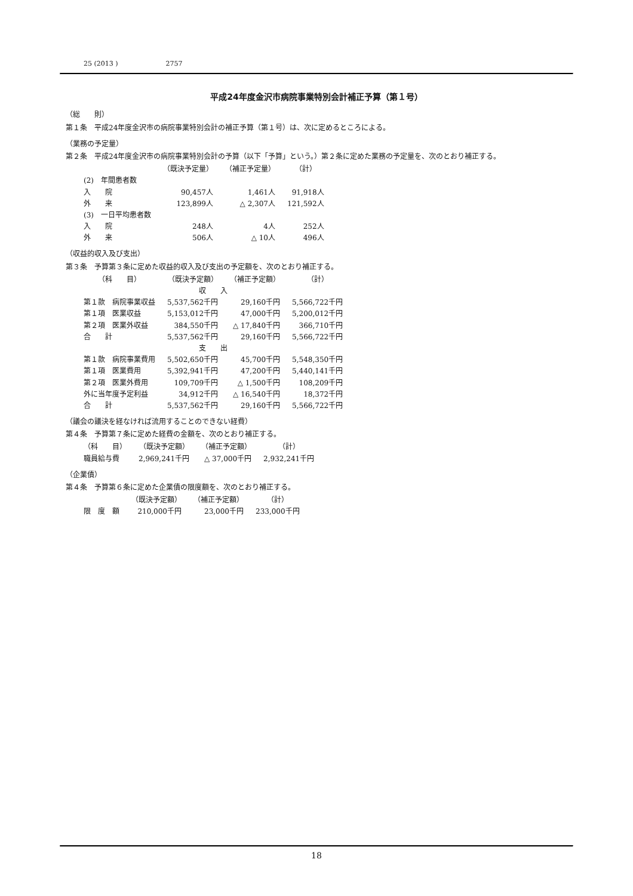25 (2013 ) 2757
平成24年度金沢市病院事業特別会計補正予算（第１号）
（総　　則）
第１条　平成24年度金沢市の病院事業特別会計の補正予算（第１号）は、次に定めるところによる。
（業務の予定量）
第２条　平成24年度金沢市の病院事業特別会計の予算（以下「予算」という。）第２条に定めた業務の予定量を、次のとおり補正する。
| | （既決予定量） | （補正予定量） | （計） |
| --- | --- | --- | --- |
| (2) 年間患者数 | | | |
| 入 院 | 90,457人 | 1,461人 | 91,918人 |
| 外 来 | 123,899人 | △ 2,307人 | 121,592人 |
| (3) 一日平均患者数 | | | |
| 入 院 | 248人 | 4人 | 252人 |
| 外 来 | 506人 | △ 10人 | 496人 |
（収益的収入及び支出）
第３条　予算第３条に定めた収益的収入及び支出の予定額を、次のとおり補正する。
| （科 目） | （既決予定額） | （補正予定額） | （計） |
| --- | --- | --- | --- |
| 収 入 | | | |
| 第１款 病院事業収益 | 5,537,562千円 | 29,160千円 | 5,566,722千円 |
| 第１項 医業収益 | 5,153,012千円 | 47,000千円 | 5,200,012千円 |
| 第２項 医業外収益 | 384,550千円 | △ 17,840千円 | 366,710千円 |
| 合 計 | 5,537,562千円 | 29,160千円 | 5,566,722千円 |
| 支 出 | | | |
| 第１款 病院事業費用 | 5,502,650千円 | 45,700千円 | 5,548,350千円 |
| 第１項 医業費用 | 5,392,941千円 | 47,200千円 | 5,440,141千円 |
| 第２項 医業外費用 | 109,709千円 | △ 1,500千円 | 108,209千円 |
| 外に当年度予定利益 | 34,912千円 | △ 16,540千円 | 18,372千円 |
| 合 計 | 5,537,562千円 | 29,160千円 | 5,566,722千円 |
（議会の議決を経なければ流用することのできない経費）
第４条　予算第７条に定めた経費の金額を、次のとおり補正する。
| （科 目） | （既決予定額） | （補正予定額） | （計） |
| --- | --- | --- | --- |
| 職員給与費 | 2,969,241千円 | △ 37,000千円 | 2,932,241千円 |
（企業債）
第４条　予算第６条に定めた企業債の限度額を、次のとおり補正する。
| | （既決予定額） | （補正予定額） | （計） |
| --- | --- | --- | --- |
| 限 度 額 | 210,000千円 | 23,000千円 | 233,000千円 |
18